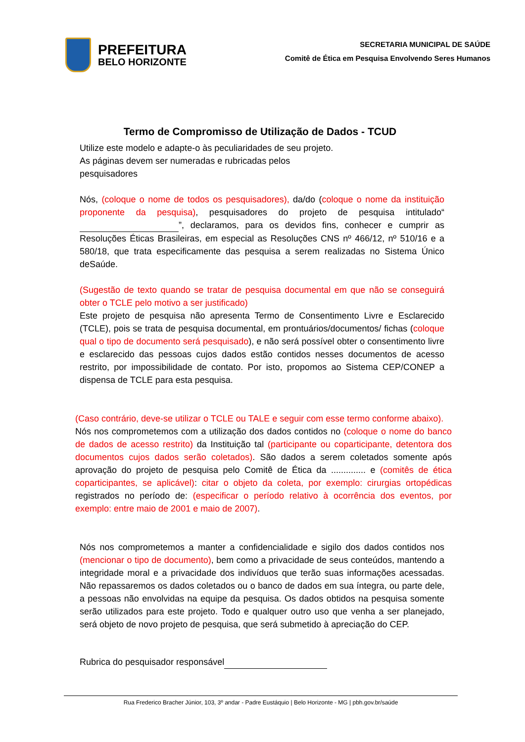PREFEITURA
BELO HORIZONTE
SECRETARIA MUNICIPAL DE SAÚDE
Comitê de Ética em Pesquisa Envolvendo Seres Humanos
Termo de Compromisso de Utilização de Dados - TCUD
Utilize este modelo e adapte-o às peculiaridades de seu projeto. As páginas devem ser numeradas e rubricadas pelos pesquisadores
Nós, (coloque o nome de todos os pesquisadores), da/do (coloque o nome da instituição proponente da pesquisa), pesquisadores do projeto de pesquisa intitulado“ ”, declaramos, para os devidos fins, conhecer e cumprir as Resoluções Éticas Brasileiras, em especial as Resoluções CNS nº 466/12, nº 510/16 e a 580/18, que trata especificamente das pesquisa a serem realizadas no Sistema Único deSaúde.
(Sugestão de texto quando se tratar de pesquisa documental em que não se conseguirá obter o TCLE pelo motivo a ser justificado)
Este projeto de pesquisa não apresenta Termo de Consentimento Livre e Esclarecido (TCLE), pois se trata de pesquisa documental, em prontuários/documentos/ fichas (coloque qual o tipo de documento será pesquisado), e não será possível obter o consentimento livre e esclarecido das pessoas cujos dados estão contidos nesses documentos de acesso restrito, por impossibilidade de contato. Por isto, propomos ao Sistema CEP/CONEP a dispensa de TCLE para esta pesquisa.
(Caso contrário, deve-se utilizar o TCLE ou TALE e seguir com esse termo conforme abaixo).
Nós nos comprometemos com a utilização dos dados contidos no (coloque o nome do banco de dados de acesso restrito) da Instituição tal (participante ou coparticipante, detentora dos documentos cujos dados serão coletados). São dados a serem coletados somente após aprovação do projeto de pesquisa pelo Comitê de Ética da .............. e (comitês de ética coparticipantes, se aplicável): citar o objeto da coleta, por exemplo: cirurgias ortopédicas registrados no período de: (especificar o período relativo à ocorrência dos eventos, por exemplo: entre maio de 2001 e maio de 2007).
Nós nos comprometemos a manter a confidencialidade e sigilo dos dados contidos nos (mencionar o tipo de documento), bem como a privacidade de seus conteúdos, mantendo a integridade moral e a privacidade dos indivíduos que terão suas informações acessadas. Não repassaremos os dados coletados ou o banco de dados em sua íntegra, ou parte dele, a pessoas não envolvidas na equipe da pesquisa. Os dados obtidos na pesquisa somente serão utilizados para este projeto. Todo e qualquer outro uso que venha a ser planejado, será objeto de novo projeto de pesquisa, que será submetido à apreciação do CEP.
Rubrica do pesquisador responsável
Rua Frederico Bracher Júnior, 103, 3º andar - Padre Eustáquio | Belo Horizonte - MG | pbh.gov.br/saúde